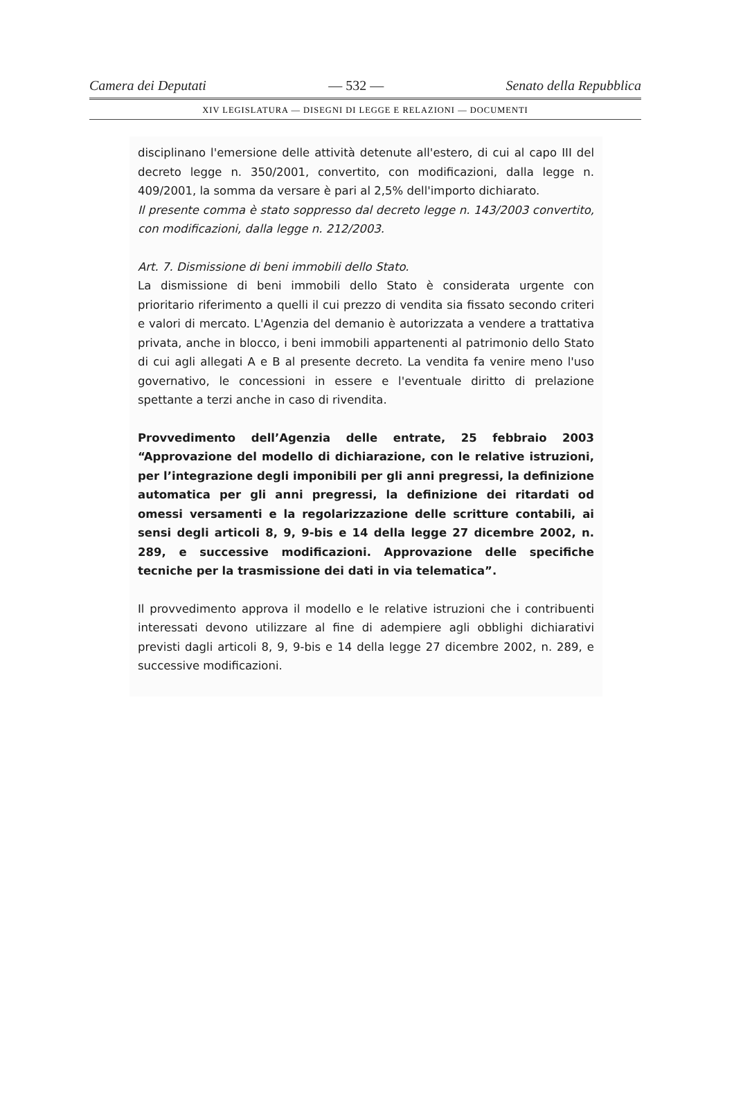Camera dei Deputati — 532 — Senato della Repubblica
XIV LEGISLATURA — DISEGNI DI LEGGE E RELAZIONI — DOCUMENTI
disciplinano l'emersione delle attività detenute all'estero, di cui al capo III del decreto legge n. 350/2001, convertito, con modificazioni, dalla legge n. 409/2001, la somma da versare è pari al 2,5% dell'importo dichiarato.
Il presente comma è stato soppresso dal decreto legge n. 143/2003 convertito, con modificazioni, dalla legge n. 212/2003.
Art. 7. Dismissione di beni immobili dello Stato.
La dismissione di beni immobili dello Stato è considerata urgente con prioritario riferimento a quelli il cui prezzo di vendita sia fissato secondo criteri e valori di mercato. L'Agenzia del demanio è autorizzata a vendere a trattativa privata, anche in blocco, i beni immobili appartenenti al patrimonio dello Stato di cui agli allegati A e B al presente decreto. La vendita fa venire meno l'uso governativo, le concessioni in essere e l'eventuale diritto di prelazione spettante a terzi anche in caso di rivendita.
Provvedimento dell’Agenzia delle entrate, 25 febbraio 2003 “Approvazione del modello di dichiarazione, con le relative istruzioni, per l’integrazione degli imponibili per gli anni pregressi, la definizione automatica per gli anni pregressi, la definizione dei ritardati od omessi versamenti e la regolarizzazione delle scritture contabili, ai sensi degli articoli 8, 9, 9-bis e 14 della legge 27 dicembre 2002, n. 289, e successive modificazioni. Approvazione delle specifiche tecniche per la trasmissione dei dati in via telematica”.
Il provvedimento approva il modello e le relative istruzioni che i contribuenti interessati devono utilizzare al fine di adempiere agli obblighi dichiarativi previsti dagli articoli 8, 9, 9-bis e 14 della legge 27 dicembre 2002, n. 289, e successive modificazioni.